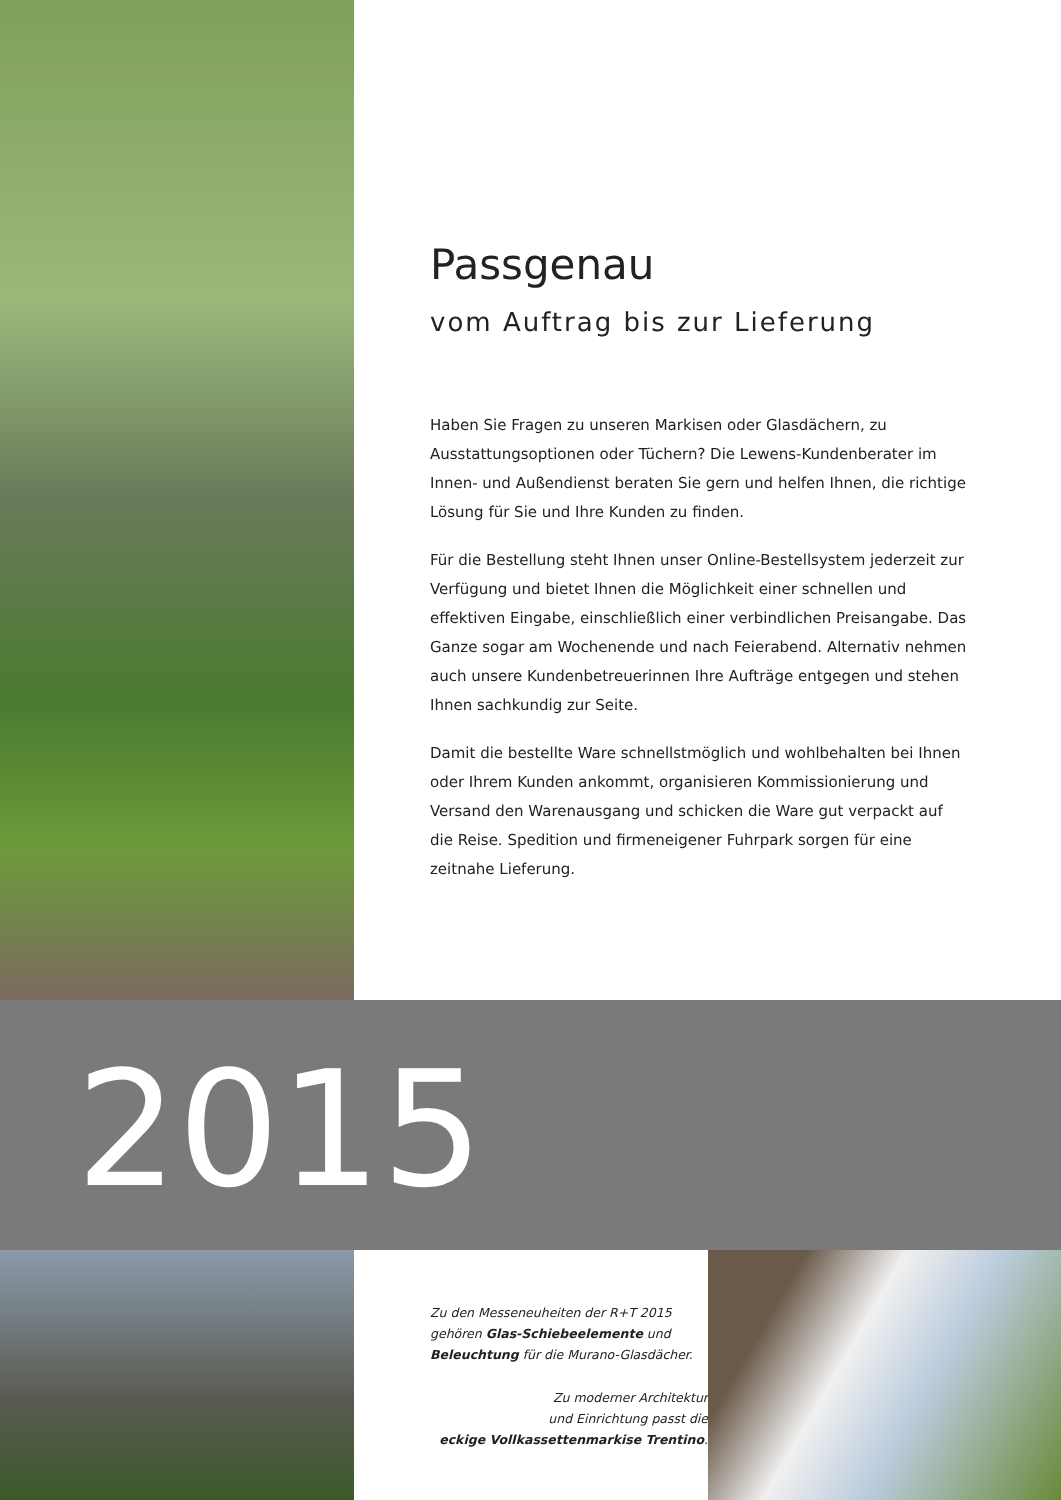Passgenau
vom Auftrag bis zur Lieferung
Haben Sie Fragen zu unseren Markisen oder Glasdächern, zu Ausstattungs­optionen oder Tüchern? Die Lewens-Kundenberater im Innen- und Außen­dienst beraten Sie gern und helfen Ihnen, die richtige Lösung für Sie und Ihre Kunden zu finden.
Für die Bestellung steht Ihnen unser Online-Bestellsystem jederzeit zur Verfü­gung und bietet Ihnen die Möglichkeit einer schnellen und effektiven Eingabe, einschließlich einer verbindlichen Preisangabe. Das Ganze sogar am Wochen­ende und nach Feierabend. Alternativ nehmen auch unsere Kundenbetreue­rinnen Ihre Aufträge entgegen und stehen Ihnen sachkundig zur Seite.
Damit die bestellte Ware schnellstmöglich und wohlbehalten bei Ihnen oder Ihrem Kunden ankommt, organisieren Kommissionierung und Versand den Warenausgang und schicken die Ware gut verpackt auf die Reise. Spedition und firmeneigener Fuhrpark sorgen für eine zeitnahe Lieferung.
2015
Zu den Messeneuheiten der R+T 2015
gehören Glas-Schiebeelemente und
Beleuchtung für die Murano-Glasdächer.
Zu moderner Architektur
und Einrichtung passt die
eckige Vollkassettenmarkise Trentino.